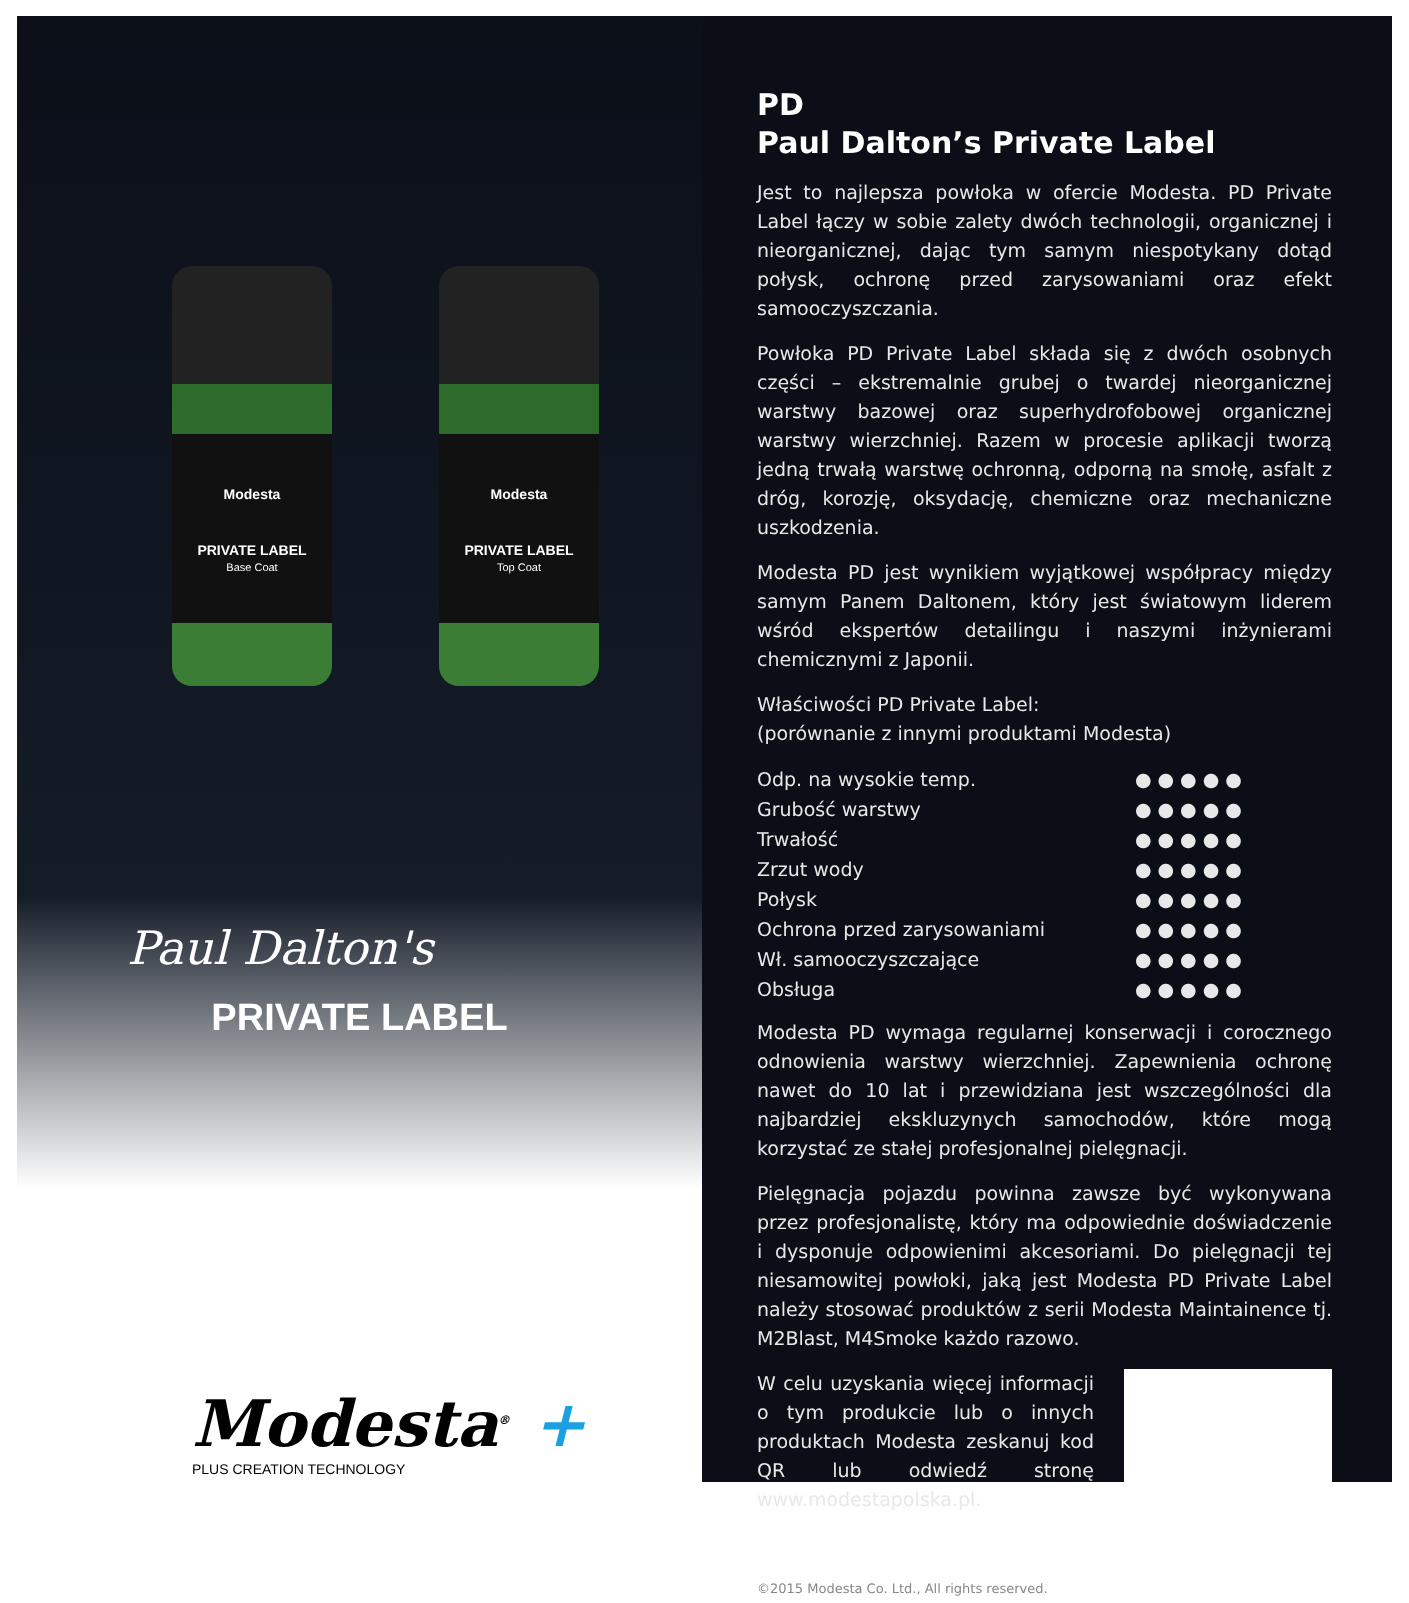Modesta
PRIVATE LABEL
Base Coat
Modesta
PRIVATE LABEL
Top Coat
Paul Dalton's
PRIVATE LABEL
Modesta<sup>®</sup> +
PLUS CREATION TECHNOLOGY
PD
Paul Dalton’s Private Label
Jest to najlepsza powłoka w ofercie Modesta. PD Private Label łączy w sobie zalety dwóch technologii, organicznej i nieorganicznej, dając tym samym niespotykany dotąd połysk, ochronę przed zarysowaniami oraz efekt samooczyszczania.
Powłoka PD Private Label składa się z dwóch osobnych części – ekstremalnie grubej o twardej nieorganicznej warstwy bazowej oraz superhydrofobowej organicznej warstwy wierzchniej. Razem w procesie aplikacji tworzą jedną trwałą warstwę ochronną, odporną na smołę, asfalt z dróg, korozję, oksydację, chemiczne oraz mechaniczne uszkodzenia.
Modesta PD jest wynikiem wyjątkowej współpracy między samym Panem Daltonem, który jest światowym liderem wśród ekspertów detailingu i naszymi inżynierami chemicznymi z Japonii.
Właściwości PD Private Label:
(porównanie z innymi produktami Modesta)
| Odp. na wysokie temp. | ●●●●● |
| Grubość warstwy | ●●●●● |
| Trwałość | ●●●●● |
| Zrzut wody | ●●●●● |
| Połysk | ●●●●● |
| Ochrona przed zarysowaniami | ●●●●● |
| Wł. samooczyszczające | ●●●●● |
| Obsługa | ●●●●● |
Modesta PD wymaga regularnej konserwacji i corocznego odnowienia warstwy wierzchniej. Zapewnienia ochronę nawet do 10 lat i przewidziana jest wszczególności dla najbardziej ekskluzynych samochodów, które mogą korzystać ze stałej profesjonalnej pielęgnacji.
Pielęgnacja pojazdu powinna zawsze być wykonywana przez profesjonalistę, który ma odpowiednie doświadczenie i dysponuje odpowienimi akcesoriami. Do pielęgnacji tej niesamowitej powłoki, jaką jest Modesta PD Private Label należy stosować produktów z serii Modesta Maintainence tj. M2Blast, M4Smoke każdo razowo.
W celu uzyskania więcej informacji o tym produkcie lub o innych produktach Modesta zeskanuj kod QR lub odwiedź stronę www.modestapolska.pl.
©2015 Modesta Co. Ltd., All rights reserved.